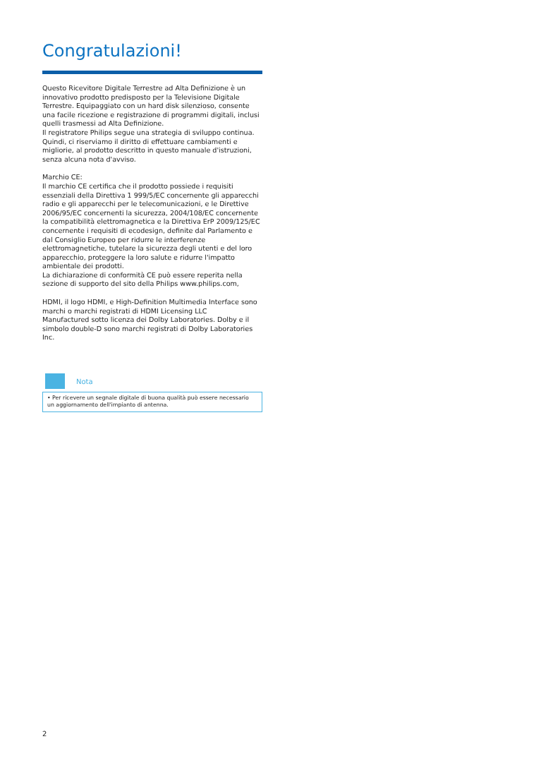Congratulazioni!
Questo Ricevitore Digitale Terrestre ad Alta Definizione è un innovativo prodotto predisposto per la Televisione Digitale Terrestre. Equipaggiato con un hard disk silenzioso, consente una facile ricezione e registrazione di programmi digitali, inclusi quelli trasmessi ad Alta Definizione.
Il registratore Philips segue una strategia di sviluppo continua.
Quindi, ci riserviamo il diritto di effettuare cambiamenti e migliorie, al prodotto descritto in questo manuale d'istruzioni, senza alcuna nota d'avviso.
Marchio CE:
Il marchio CE certifica che il prodotto possiede i requisiti essenziali della Direttiva 1 999/5/EC concernente gli apparecchi radio e gli apparecchi per le telecomunicazioni, e le Direttive 2006/95/EC concernenti la sicurezza, 2004/108/EC concernente la compatibilità elettromagnetica e la Direttiva ErP 2009/125/EC concernente i requisiti di ecodesign, definite dal Parlamento e dal Consiglio Europeo per ridurre le interferenze elettromagnetiche, tutelare la sicurezza degli utenti e del loro apparecchio, proteggere la loro salute e ridurre l'impatto ambientale dei prodotti.
La dichiarazione di conformità CE può essere reperita nella sezione di supporto del sito della Philips www.philips.com,
HDMI, il logo HDMI, e High-Definition Multimedia Interface sono marchi o marchi registrati di HDMI Licensing LLC
Manufactured sotto licenza dei Dolby Laboratories. Dolby e il simbolo double-D sono marchi registrati di Dolby Laboratories Inc.
Nota
• Per ricevere un segnale digitale di buona qualità può essere necessario un aggiornamento dell'impianto di antenna.
2